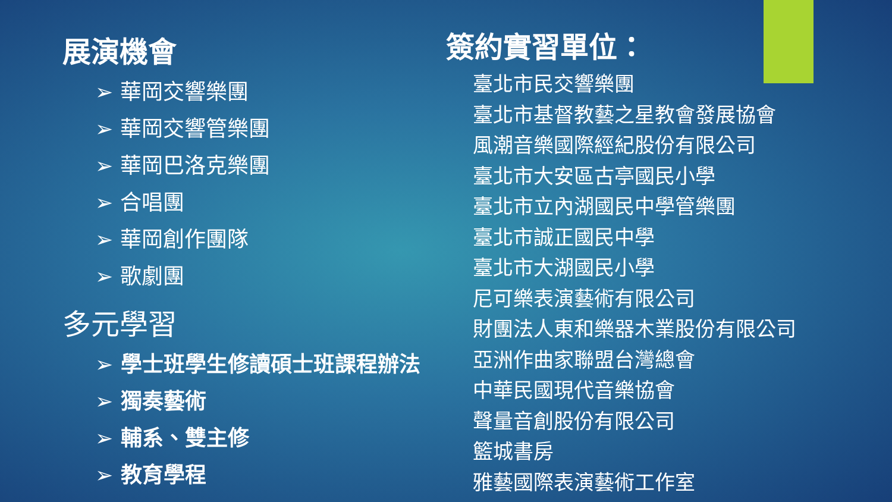展演機會
➢ 華岡交響樂團
➢ 華岡交響管樂團
➢ 華岡巴洛克樂團
➢ 合唱團
➢ 華岡創作團隊
➢ 歌劇團
多元學習
➢ 學士班學生修讀碩士班課程辦法
➢ 獨奏藝術
➢ 輔系、雙主修
➢ 教育學程
簽約實習單位：
臺北市民交響樂團
臺北市基督教藝之星教會發展協會
風潮音樂國際經紀股份有限公司
臺北市大安區古亭國民小學
臺北市立內湖國民中學管樂團
臺北市誠正國民中學
臺北市大湖國民小學
尼可樂表演藝術有限公司
財團法人東和樂器木業股份有限公司
亞洲作曲家聯盟台灣總會
中華民國現代音樂協會
聲量音創股份有限公司
籃城書房
雅藝國際表演藝術工作室